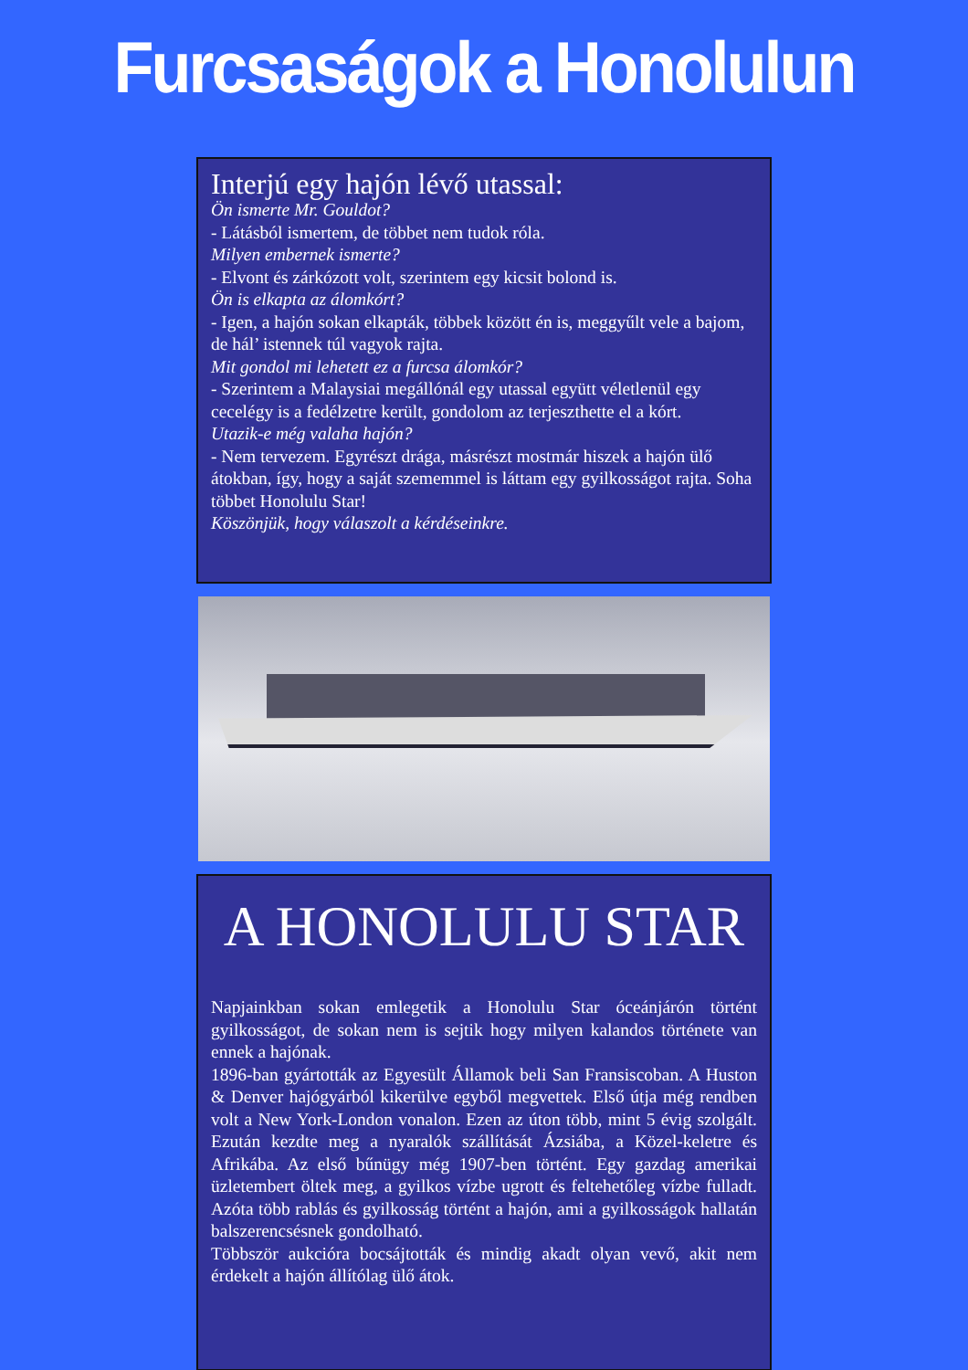Furcsaságok a Honolulun
Interjú egy hajón lévő utassal:
Ön ismerte Mr. Gouldot?
- Látásból ismertem, de többet nem tudok róla.
Milyen embernek ismerte?
- Elvont és zárkózott volt, szerintem egy kicsit bolond is.
Ön is elkapta az álomkórt?
- Igen, a hajón sokan elkapták, többek között én is, meggyűlt vele a bajom, de hál’ istennek túl vagyok rajta.
Mit gondol mi lehetett ez a furcsa álomkór?
- Szerintem a Malaysiai megállónál egy utassal együtt véletlenül egy cecelégy is a fedélzetre került, gondolom az terjeszthette el a kórt.
Utazik-e még valaha hajón?
- Nem tervezem. Egyrészt drága, másrészt mostmár hiszek a hajón ülő átokban, így, hogy a saját szememmel is láttam egy gyilkosságot rajta. Soha többet Honolulu Star!
Köszönjük, hogy válaszolt a kérdéseinkre.
A HONOLULU STAR
Napjainkban sokan emlegetik a Honolulu Star óceánjárón történt gyilkosságot, de sokan nem is sejtik hogy milyen kalandos története van ennek a hajónak.
1896-ban gyártották az Egyesült Államok beli San Fransiscoban. A Huston & Denver hajógyárból kikerülve egyből megvettek. Első útja még rendben volt a New York-London vonalon. Ezen az úton több, mint 5 évig szolgált. Ezután kezdte meg a nyaralók szállítását Ázsiába, a Közel-keletre és Afrikába. Az első bűnügy még 1907-ben történt. Egy gazdag amerikai üzletembert öltek meg, a gyilkos vízbe ugrott és feltehetőleg vízbe fulladt. Azóta több rablás és gyilkosság történt a hajón, ami a gyilkosságok hallatán balszerencsésnek gondolható.
Többször aukcióra bocsájtották és mindig akadt olyan vevő, akit nem érdekelt a hajón állítólag ülő átok.